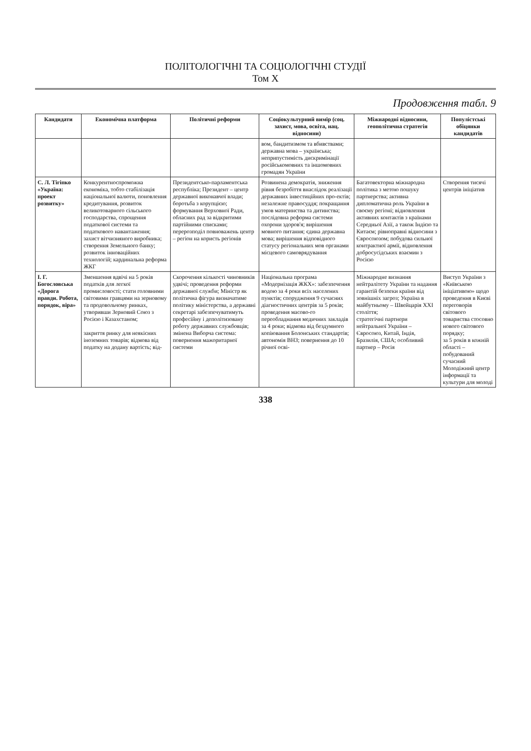ПОЛІТОЛОГІЧНІ ТА СОЦІОЛОГІЧНІ СТУДІЇ
Том X
Продовження табл. 9
| Кандидати | Економічна платформа | Політичні реформи | Соціокультурний вимір (соц. захист, мова, освіта, нац. відносини) | Міжнародні відносини, геополітична стратегія | Популістські обіцянки кандидатів |
| --- | --- | --- | --- | --- | --- |
| | | | вом, бандитизмом та вбивствами; державна мова – українська; неприпустимість дискримінації російськомовних та іншомовних громадян України | | |
| С. Л. Тігіпко «Україна: проект розвитку» | Конкурентноспроможна економіка, тобто стабілізація національної валюти, поновлення кредитування, розвиток великотоварного сільського господарства, спрощення податкової системи та податкового навантаження; захист вітчизняного виробника; створення Земельного банку; розвиток інноваційних технологій; кардинальна реформа ЖКГ | Президентсько-парламентська республіка; Президент – центр державної виконавчої влади; боротьба з корупцією; формування Верховної Ради, обласних рад за відкритими партійними списками; перерозподіл повноважень центр – регіон на користь регіонів | Розвинена демократія, зниження рівня безробіття внаслідок реалізації державних інвестиційних про-ектів; незалежне правосуддя; покращання умов материнства та дитинства; послідовна реформа системи охорони здоров'я; вирішення мовного питання; єдина державна мова; вирішення відповідного статусу регіональних мов органами місцевого самоврядування | Багатовекторна міжнародна політика з метою пошуку партнерства; активна дипломатична роль України в своєму регіоні; відновлення активних контактів з країнами Середньої Азії, а також Індією та Китаєм; рівноправні відносини з Євросоюзом; побудова сильної контрактної армії, відновлення добросусідських взаємин з Росією | Створення тисячі центрів ініціатив |
| І. Г. Богословська «Дорога правди. Робота, порядок, віра» | Зменшення вдвічі на 5 років податків для легкої промисловості; стати головними світовими гравцями на зерновому та продовольчому ринках, утворивши Зерновий Союз з Росією і Казахстаном; закриття ринку для неякісних іноземних товарів; відмова від податку на додану вартість; від- | Скорочення кількості чиновників удвічі; проведення реформи державної служби; Міністр як політична фігура визначатиме політику міністерства, а державні секретарі забезпечуватимуть професійну і деполітизовану роботу державних службовців; змінена Виборча система: повернення мажоритарної системи | Національна програма «Модернізація ЖКХ»: забезпечення водою за 4 роки всіх населених пунктів; спорудження 9 сучасних діагностичних центрів за 5 років; проведення масово-го переобладнання медичних закладів за 4 роки; відмова від бездумного копіювання Болонських стандартів; автономія ВНЗ; повернення до 10 річної осві- | Міжнародне визнання нейтралітету України та надання гарантій безпеки країни від зовнішніх загроз; Україна в майбутньому – Швейцарія XXI століття; стратегічні партнери нейтральної України – Євросоюз, Китай, Індія, Бразилія, США; особливий партнер – Росія | Виступ України з «Київською ініціативою» щодо проведення в Києві переговорів світового товариства стосовно нового світового порядку; за 5 років в кожній області – побудований сучасний Молодіжний центр інформації та культури для молоді |
338